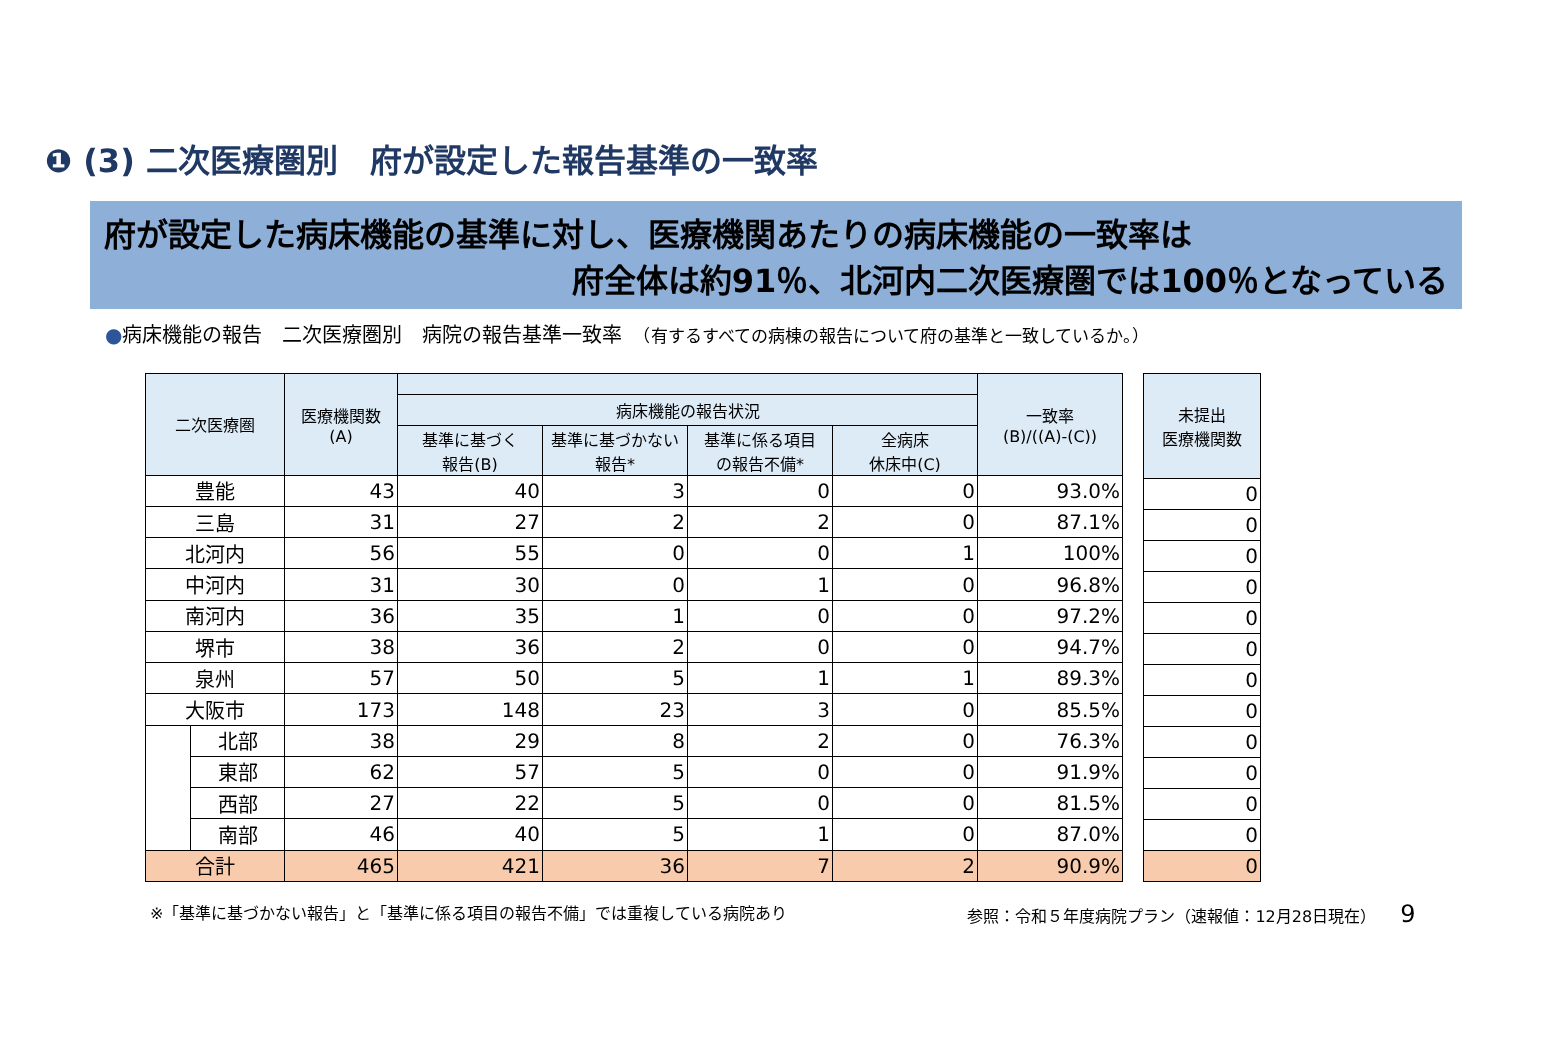❶ (3) 二次医療圏別　府が設定した報告基準の一致率
府が設定した病床機能の基準に対し、医療機関あたりの病床機能の一致率は
府全体は約91％、北河内二次医療圏では100％となっている
●病床機能の報告　二次医療圏別　病院の報告基準一致率　（有するすべての病棟の報告について府の基準と一致しているか。）
| 二次医療圏 | | 医療機関数 (A) | | | | | 一致率 (B)/((A)-(C)) |
| --- | --- | --- | --- | --- | --- | --- | --- |
| | | | 病床機能の報告状況 | | | | |
| | | | 基準に基づく 報告(B) | 基準に基づかない 報告* | 基準に係る項目 の報告不備* | 全病床 休床中(C) | |
| 豊能 | | 43 | 40 | 3 | 0 | 0 | 93.0% |
| 三島 | | 31 | 27 | 2 | 2 | 0 | 87.1% |
| 北河内 | | 56 | 55 | 0 | 0 | 1 | 100% |
| 中河内 | | 31 | 30 | 0 | 1 | 0 | 96.8% |
| 南河内 | | 36 | 35 | 1 | 0 | 0 | 97.2% |
| 堺市 | | 38 | 36 | 2 | 0 | 0 | 94.7% |
| 泉州 | | 57 | 50 | 5 | 1 | 1 | 89.3% |
| 大阪市 | | 173 | 148 | 23 | 3 | 0 | 85.5% |
| | 北部 | 38 | 29 | 8 | 2 | 0 | 76.3% |
| | 東部 | 62 | 57 | 5 | 0 | 0 | 91.9% |
| | 西部 | 27 | 22 | 5 | 0 | 0 | 81.5% |
| | 南部 | 46 | 40 | 5 | 1 | 0 | 87.0% |
| 合計 | | 465 | 421 | 36 | 7 | 2 | 90.9% |
| 未提出 医療機関数 |
| --- |
| 0 |
| 0 |
| 0 |
| 0 |
| 0 |
| 0 |
| 0 |
| 0 |
| 0 |
| 0 |
| 0 |
| 0 |
| 0 |
※「基準に基づかない報告」と「基準に係る項目の報告不備」では重複している病院あり 参照：令和５年度病院プラン（速報値：12月28日現在）　　9